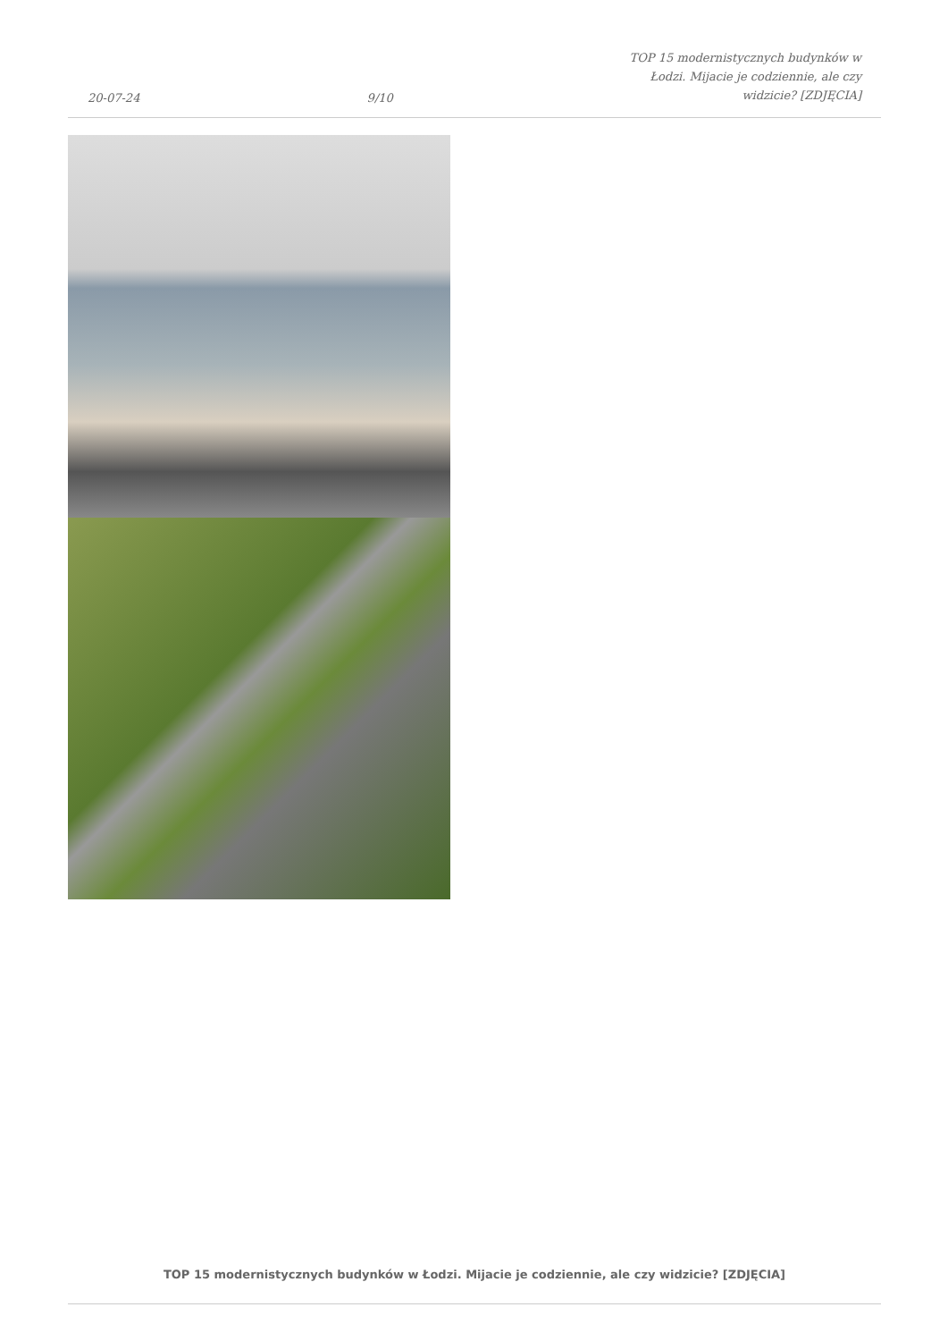20-07-24 9/10 TOP 15 modernistycznych budynków w Łodzi. Mijacie je codziennie, ale czy widzicie? [ZDJĘCIA]
TOP 15 modernistycznych budynków w Łodzi. Mijacie je codziennie, ale czy widzicie? [ZDJĘCIA]